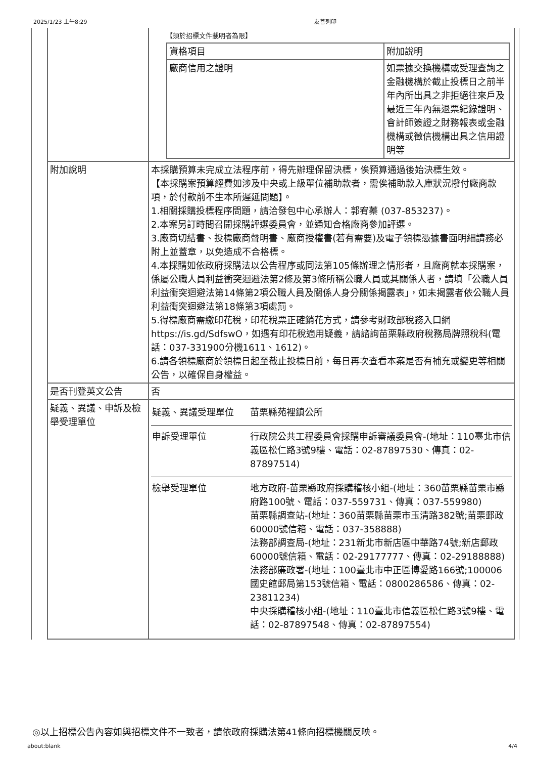2025/1/23 上午8:29 友善列印
| | 【須於招標文件載明者為限】 / 資格項目 / 附加說明 / / 廠商信用之證明 / 如票據交換機構或受理查詢之金融機構於截止投標日之前半年內所出具之非拒絕往來戶及最近三年內無退票紀錄證明、會計師簽證之財務報表或金融機構或徵信機構出具之信用證明等 / |
| 附加說明 | 本採購預算未完成立法程序前，得先辦理保留決標，俟預算通過後始決標生效。 【本採購案預算經費如涉及中央或上級單位補助款者，需俟補助款入庫狀況撥付廠商款項，於付款前不生本所遲延問題】。 1.相關採購投標程序問題，請洽發包中心承辦人：郭宥蓁 (037-853237)。 2.本案另訂時間召開採購評選委員會，並通知合格廠商參加評選。 3.廠商切結書、投標廠商聲明書、廠商授權書(若有需要)及電子領標憑據書面明細請務必附上並蓋章，以免造成不合格標。 4.本採購如依政府採購法以公告程序或同法第105條辦理之情形者，且廠商就本採購案，係屬公職人員利益衝突迴避法第2條及第3條所稱公職人員或其關係人者，請填「公職人員利益衝突迴避法第14條第2項公職人員及關係人身分關係揭露表」，如未揭露者依公職人員利益衝突迴避法第18條第3項處罰。 5.得標廠商需繳印花稅，印花稅票正確銷花方式，請參考財政部稅務入口網 https://is.gd/SdfswO，如遇有印花稅適用疑義，請諮詢苗栗縣政府稅務局牌照稅科(電話：037-331900分機1611、1612)。 6.請各領標廠商於領標日起至截止投標日前，每日再次查看本案是否有補充或變更等相關公告，以確保自身權益。 |
| 是否刊登英文公告 | 否 |
| 疑義、異議、申訴及檢舉受理單位 | / 疑義、異議受理單位 / 苗栗縣苑裡鎮公所 / / 申訴受理單位 / 行政院公共工程委員會採購申訴審議委員會-(地址：110臺北市信義區松仁路3號9樓、電話：02-87897530、傳真：02-87897514) / / 檢舉受理單位 / 地方政府-苗栗縣政府採購稽核小組-(地址：360苗栗縣苗栗市縣府路100號、電話：037-559731、傳真：037-559980) 苗栗縣調查站-(地址：360苗栗縣苗栗市玉清路382號;苗栗郵政60000號信箱、電話：037-358888) 法務部調查局-(地址：231新北市新店區中華路74號;新店郵政60000號信箱、電話：02-29177777、傳真：02-29188888) 法務部廉政署-(地址：100臺北市中正區博愛路166號;100006國史館郵局第153號信箱、電話：0800286586、傳真：02-23811234) 中央採購稽核小組-(地址：110臺北市信義區松仁路3號9樓、電話：02-87897548、傳真：02-87897554) / |
◎以上招標公告內容如與招標文件不一致者，請依政府採購法第41條向招標機關反映。
about:blank 4/4